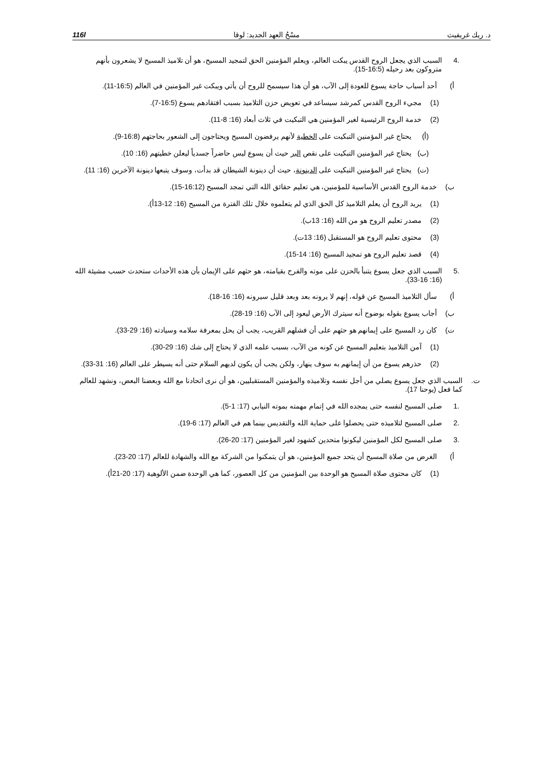د. ريك غريفيث مسْحُ العهد الجديد: لوقا 116l
.4 السبب الذي يجعل الروح القدس يبكت العالم، ويعلم المؤمنين الحق لتمجيد المسيح، هو أن تلاميذ المسيح لا يشعرون بأنهم متروكون بعد رحيله (16:5-15).
أ) أحد أسباب حاجة يسوع للعودة إلى الآب، هو أن هذا سيسمح للروح أن يأتي ويبكت غير المؤمنين في العالم (16:5-11).
(1) مجيء الروح القدس كمرشد سيساعد في تعويض حزن التلاميذ بسبب افتقادهم يسوع (16:5-7).
(2) خدمة الروح الرئيسية لغير المؤمنين هي التبكيت في ثلاث أبعاد (16: 8-11).
(أ) يحتاج غير المؤمنين التبكيت على الخطية لأنهم يرفضون المسيح ويحتاجون إلى الشعور بحاجتهم (16:8-9).
(ب) يحتاج غير المؤمنين التبكيت على نقص البر حيث أن يسوع ليس حاضراً جسدياً ليعلن خطيتهم (16: 10).
(ت) يحتاج غير المؤمنين التبكيت على الدينونة، حيث أن دينونة الشيطان قد بدأت، وسوف يتبعها دينونة الآخرين (16: 11).
ب) خدمة الروح القدس الأساسية للمؤمنين، هي تعليم حقائق الله التي تمجد المسيح (16:12-15).
(1) يريد الروح أن يعلم التلاميذ كل الحق الذي لم يتعلموه خلال تلك الفترة من المسيح (16: 12-13أ).
(2) مصدر تعليم الروح هو من الله (16: 13ب).
(3) محتوى تعليم الروح هو المستقبل (16: 13ت).
(4) قصد تعليم الروح هو تمجيد المسيح (16: 14-15).
.5 السبب الذي جعل يسوع يتنبأ بالحزن على موته والفرح بقيامته، هو حثهم على الإيمان بأن هذه الأحداث ستحدث حسب مشيئة الله (16: 16-33).
أ) سأل التلاميذ المسيح عن قوله، إنهم لا يرونه بعد وبعد قليل سيرونه (16: 16-18).
ب) أجاب يسوع بقوله بوضوح أنه سيترك الأرض ليعود إلى الآب (16: 19-28).
ت) كان رد المسيح على إيمانهم هو حثهم على أن فشلهم القريب، يجب أن يحل بمعرفة سلامه وسيادته (16: 29-33).
(1) آمن التلاميذ بتعليم المسيح عن كونه من الآب، بسبب علمه الذي لا يحتاج إلى شك (16: 29-30).
(2) حذرهم يسوع من أن إيمانهم به سوف ينهار، ولكن يجب أن يكون لديهم السلام حتى أنه يسيطر على العالم (16: 31-33).
ت. السبب الذي جعل يسوع يصلي من أجل نفسه وتلاميذه والمؤمنين المستقبليين، هو أن نرى اتحادنا مع الله وبعضنا البعض، ونشهد للعالم كما فعل (يوحنا 17).
.1 صلى المسيح لنفسه حتى يمجده الله في إتمام مهمته بموته النيابي (17: 1-5).
.2 صلى المسيح لتلاميذه حتى يحصلوا على حماية الله والتقديس بينما هم في العالم (17: 6-19).
.3 صلى المسيح لكل المؤمنين ليكونوا متحدين كشهود لغير المؤمنين (17: 20-26).
أ) الغرض من صلاة المسيح أن يتحد جميع المؤمنين، هو أن يتمكنوا من الشركة مع الله والشهادة للعالم (17: 20-23).
(1) كان محتوى صلاة المسيح هو الوحدة بين المؤمنين من كل العصور، كما هي الوحدة ضمن الألوهية (17: 20-21أ).